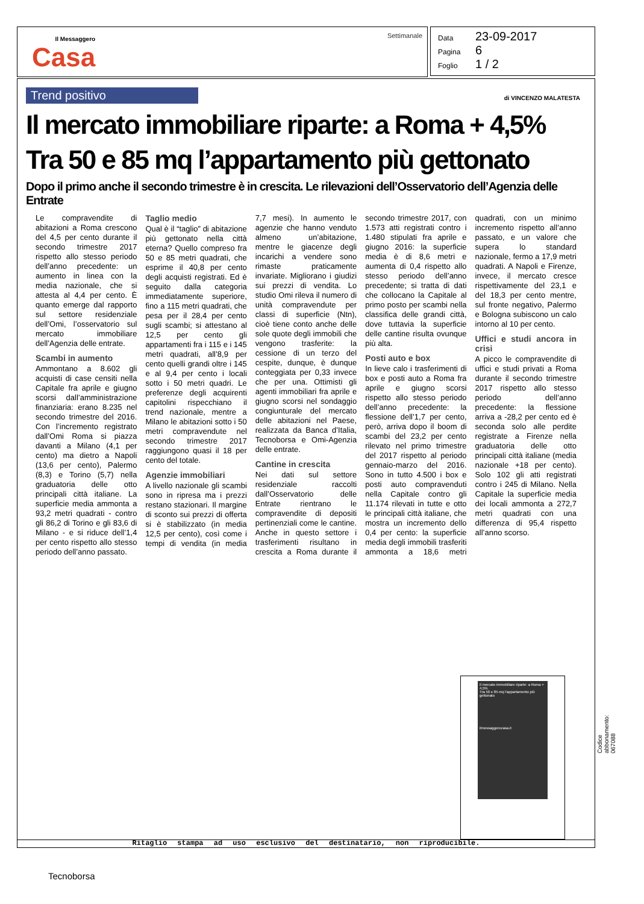Il Messaggero
Casa
Settimanale
Data 23-09-2017
Pagina 6
Foglio 1 / 2
Trend positivo
di VINCENZO MALATESTA
Il mercato immobiliare riparte: a Roma + 4,5%
Tra 50 e 85 mq l’appartamento più gettonato
Dopo il primo anche il secondo trimestre è in crescita. Le rilevazioni dell’Osservatorio dell’Agenzia delle Entrate
Le compravendite di abitazioni a Roma crescono del 4,5 per cento durante il secondo trimestre 2017 rispetto allo stesso periodo dell’anno precedente: un aumento in linea con la media nazionale, che si attesta al 4,4 per cento. È quanto emerge dal rapporto sul settore residenziale dell’Omi, l’osservatorio sul mercato immobiliare dell’Agenzia delle entrate.
Scambi in aumento
Ammontano a 8.602 gli acquisti di case censiti nella Capitale fra aprile e giugno scorsi dall’amministrazione finanziaria: erano 8.235 nel secondo trimestre del 2016. Con l’incremento registrato dall’Omi Roma si piazza davanti a Milano (4,1 per cento) ma dietro a Napoli (13,6 per cento), Palermo (8,3) e Torino (5,7) nella graduatoria delle otto principali città italiane. La superficie media ammonta a 93,2 metri quadrati - contro gli 86,2 di Torino e gli 83,6 di Milano - e si riduce dell’1,4 per cento rispetto allo stesso periodo dell’anno passato.
Taglio medio
Qual è il “taglio” di abitazione più gettonato nella città eterna? Quello compreso fra 50 e 85 metri quadrati, che esprime il 40,8 per cento degli acquisti registrati. Ed è seguito dalla categoria immediatamente superiore, fino a 115 metri quadrati, che pesa per il 28,4 per cento sugli scambi; si attestano al 12,5 per cento gli appartamenti fra i 115 e i 145 metri quadrati, all’8,9 per cento quelli grandi oltre i 145 e al 9,4 per cento i locali sotto i 50 metri quadri. Le preferenze degli acquirenti capitolini rispecchiano il trend nazionale, mentre a Milano le abitazioni sotto i 50 metri compravendute nel secondo trimestre 2017 raggiungono quasi il 18 per cento del totale.
Agenzie immobiliari
A livello nazionale gli scambi sono in ripresa ma i prezzi restano stazionari. Il margine di sconto sui prezzi di offerta si è stabilizzato (in media 12,5 per cento), così come i tempi di vendita (in media 7,7 mesi). In aumento le agenzie che hanno venduto almeno un’abitazione, mentre le giacenze degli incarichi a vendere sono rimaste praticamente invariate. Migliorano i giudizi sui prezzi di vendita. Lo studio Omi rileva il numero di unità compravendute per classi di superficie (Ntn), cioè tiene conto anche delle sole quote degli immobili che vengono trasferite: la cessione di un terzo del cespite, dunque, è dunque conteggiata per 0,33 invece che per una. Ottimisti gli agenti immobiliari fra aprile e giugno scorsi nel sondaggio congiunturale del mercato delle abitazioni nel Paese, realizzata da Banca d’Italia, Tecnoborsa e Omi-Agenzia delle entrate.
Cantine in crescita
Nei dati sul settore residenziale raccolti dall’Osservatorio delle Entrate rientrano le compravendite di depositi pertinenziali come le cantine. Anche in questo settore i trasferimenti risultano in crescita a Roma durante il secondo trimestre 2017, con 1.573 atti registrati contro i 1.480 stipulati fra aprile e giugno 2016: la superficie media è di 8,6 metri e aumenta di 0,4 rispetto allo stesso periodo dell’anno precedente; si tratta di dati che collocano la Capitale al primo posto per scambi nella classifica delle grandi città, dove tuttavia la superficie delle cantine risulta ovunque più alta.
Posti auto e box
In lieve calo i trasferimenti di box e posti auto a Roma fra aprile e giugno scorsi rispetto allo stesso periodo dell’anno precedente: la flessione dell’1,7 per cento, però, arriva dopo il boom di scambi del 23,2 per cento rilevato nel primo trimestre del 2017 rispetto al periodo gennaio-marzo del 2016. Sono in tutto 4.500 i box e posti auto compravenduti nella Capitale contro gli 11.174 rilevati in tutte e otto le principali città italiane, che mostra un incremento dello 0,4 per cento: la superficie media degli immobili trasferiti ammonta a 18,6 metri quadrati, con un minimo incremento rispetto all’anno passato, e un valore che supera lo standard nazionale, fermo a 17,9 metri quadrati. A Napoli e Firenze, invece, il mercato cresce rispettivamente del 23,1 e del 18,3 per cento mentre, sul fronte negativo, Palermo e Bologna subiscono un calo intorno al 10 per cento.
Uffici e studi ancora in crisi
A picco le compravendite di uffici e studi privati a Roma durante il secondo trimestre 2017 rispetto allo stesso periodo dell’anno precedente: la flessione arriva a -28,2 per cento ed è seconda solo alle perdite registrate a Firenze nella graduatoria delle otto principali città italiane (media nazionale +18 per cento). Solo 102 gli atti registrati contro i 245 di Milano. Nella Capitale la superficie media dei locali ammonta a 272,7 metri quadrati con una differenza di 95,4 rispetto all’anno scorso.
Il mercato immobiliare riparte: a Roma + 4,5%
Tra 50 e 85 mq l’appartamento più gettonato
ilmessaggerocasa.it
Ritaglio stampa ad uso esclusivo del destinatario, non riproducibile.
Codice abbonamento: 067088
Tecnoborsa